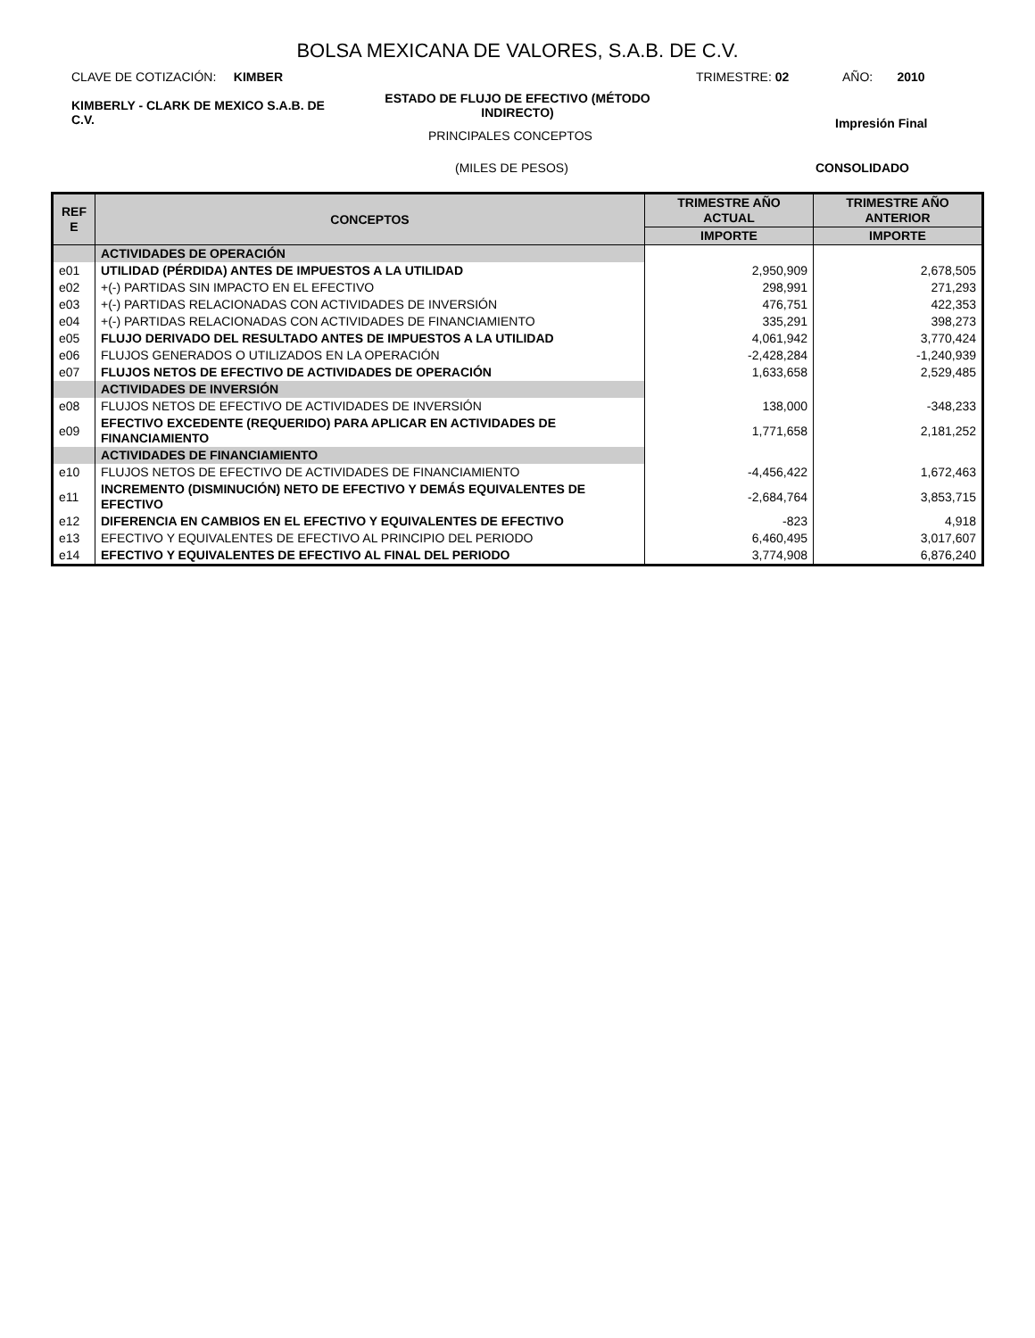BOLSA MEXICANA DE VALORES, S.A.B. DE C.V.
CLAVE DE COTIZACIÓN: KIMBER
TRIMESTRE: 02 AÑO: 2010
KIMBERLY - CLARK DE MEXICO S.A.B. DE C.V.
ESTADO DE FLUJO DE EFECTIVO (MÉTODO INDIRECTO)
PRINCIPALES CONCEPTOS
Impresión Final
(MILES DE PESOS) CONSOLIDADO
| REF E | CONCEPTOS | TRIMESTRE AÑO ACTUAL | TRIMESTRE AÑO ANTERIOR |
| --- | --- | --- | --- |
| | | IMPORTE | IMPORTE |
| | ACTIVIDADES DE OPERACIÓN | | |
| e01 | UTILIDAD (PÉRDIDA) ANTES DE IMPUESTOS A LA UTILIDAD | 2,950,909 | 2,678,505 |
| e02 | +(-) PARTIDAS SIN IMPACTO EN EL EFECTIVO | 298,991 | 271,293 |
| e03 | +(-) PARTIDAS RELACIONADAS CON ACTIVIDADES DE INVERSIÓN | 476,751 | 422,353 |
| e04 | +(-) PARTIDAS RELACIONADAS CON ACTIVIDADES DE FINANCIAMIENTO | 335,291 | 398,273 |
| e05 | FLUJO DERIVADO DEL RESULTADO ANTES DE IMPUESTOS A LA UTILIDAD | 4,061,942 | 3,770,424 |
| e06 | FLUJOS GENERADOS O UTILIZADOS EN LA OPERACIÓN | -2,428,284 | -1,240,939 |
| e07 | FLUJOS NETOS DE EFECTIVO DE ACTIVIDADES DE OPERACIÓN | 1,633,658 | 2,529,485 |
| | ACTIVIDADES DE INVERSIÓN | | |
| e08 | FLUJOS NETOS DE EFECTIVO DE ACTIVIDADES DE INVERSIÓN | 138,000 | -348,233 |
| e09 | EFECTIVO EXCEDENTE (REQUERIDO) PARA APLICAR EN ACTIVIDADES DE FINANCIAMIENTO | 1,771,658 | 2,181,252 |
| | ACTIVIDADES DE FINANCIAMIENTO | | |
| e10 | FLUJOS NETOS DE EFECTIVO DE ACTIVIDADES DE FINANCIAMIENTO | -4,456,422 | 1,672,463 |
| e11 | INCREMENTO (DISMINUCIÓN) NETO DE EFECTIVO Y DEMÁS EQUIVALENTES DE EFECTIVO | -2,684,764 | 3,853,715 |
| e12 | DIFERENCIA EN CAMBIOS EN EL EFECTIVO Y EQUIVALENTES DE EFECTIVO | -823 | 4,918 |
| e13 | EFECTIVO Y EQUIVALENTES DE EFECTIVO AL PRINCIPIO DEL PERIODO | 6,460,495 | 3,017,607 |
| e14 | EFECTIVO Y EQUIVALENTES DE EFECTIVO AL FINAL DEL PERIODO | 3,774,908 | 6,876,240 |